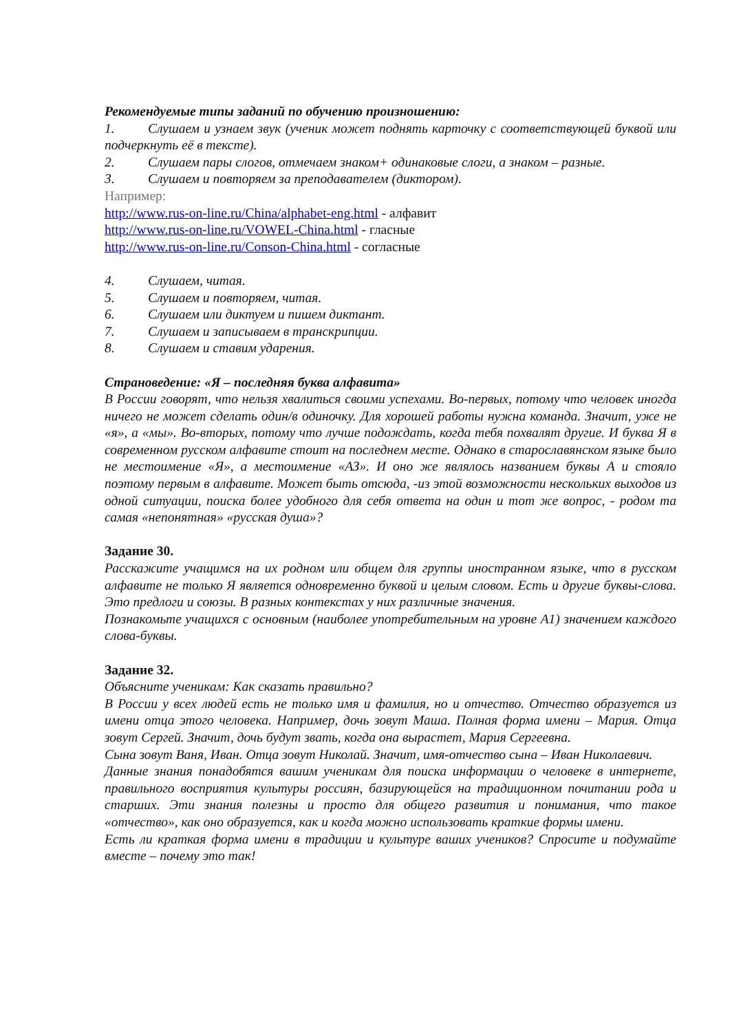Рекомендуемые типы заданий по обучению произношению:
1. Слушаем и узнаем звук (ученик может поднять карточку с соответствующей буквой или подчеркнуть её в тексте).
2. Слушаем пары слогов, отмечаем знаком+ одинаковые слоги, а знаком – разные.
3. Слушаем и повторяем за преподавателем (диктором).
Например:
http://www.rus-on-line.ru/China/alphabet-eng.html - алфавит
http://www.rus-on-line.ru/VOWEL-China.html - гласные
http://www.rus-on-line.ru/Conson-China.html - согласные
4. Слушаем, читая.
5. Слушаем и повторяем, читая.
6. Слушаем или диктуем и пишем диктант.
7. Слушаем и записываем в транскрипции.
8. Слушаем и ставим ударения.
Страноведение: «Я – последняя буква алфавита»
В России говорят, что нельзя хвалиться своими успехами. Во-первых, потому что человек иногда ничего не может сделать один/в одиночку. Для хорошей работы нужна команда. Значит, уже не «я», а «мы». Во-вторых, потому что лучше подождать, когда тебя похвалят другие. И буква Я в современном русском алфавите стоит на последнем месте. Однако в старославянском языке было не местоимение «Я», а местоимение «АЗ». И оно же являлось названием буквы А и стояло поэтому первым в алфавите. Может быть отсюда, -из этой возможности нескольких выходов из одной ситуации, поиска более удобного для себя ответа на один и тот же вопрос, - родом та самая «непонятная» «русская душа»?
Задание 30.
Расскажите учащимся на их родном или общем для группы иностранном языке, что в русском алфавите не только Я является одновременно буквой и целым словом. Есть и другие буквы-слова. Это предлоги и союзы. В разных контекстах у них различные значения.
Познакомьте учащихся с основным (наиболее употребительным на уровне А1) значением каждого слова-буквы.
Задание 32.
Объясните ученикам: Как сказать правильно?
В России у всех людей есть не только имя и фамилия, но и отчество. Отчество образуется из имени отца этого человека. Например, дочь зовут Маша. Полная форма имени – Мария. Отца зовут Сергей. Значит, дочь будут звать, когда она вырастет, Мария Сергеевна.
Сына зовут Ваня, Иван. Отца зовут Николай. Значит, имя-отчество сына – Иван Николаевич.
Данные знания понадобятся вашим ученикам для поиска информации о человеке в интернете, правильного восприятия культуры россиян, базирующейся на традиционном почитании рода и старших. Эти знания полезны и просто для общего развития и понимания, что такое «отчество», как оно образуется, как и когда можно использовать краткие формы имени.
Есть ли краткая форма имени в традиции и культуре ваших учеников? Спросите и подумайте вместе – почему это так!